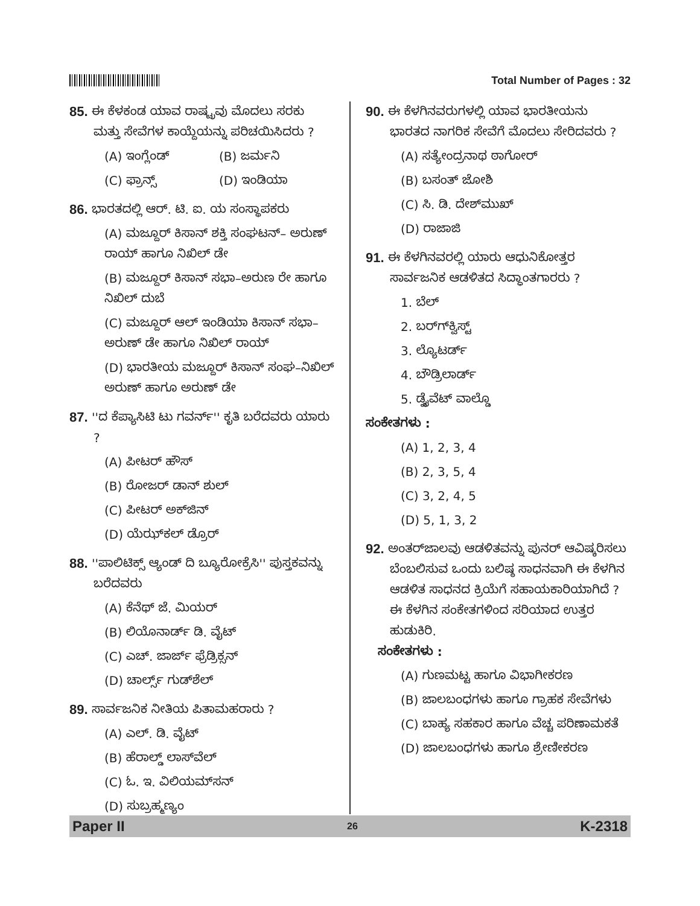Total Number of Pages : 32
85. ಈ ಕೆಳಕಂಡ ಯಾವ ರಾಷ್ಟ್ರವು ಮೊದಲು ಸರಕು ಮತ್ತು ಸೇವೆಗಳ ಕಾಯ್ದೆಯನ್ನು ಪರಿಚಯಿಸಿದರು ?
(A) ಇಂಗ್ಲೆಂಡ್ (B) ಜರ್ಮನಿ
(C) ಫ್ರಾನ್ಸ್ (D) ಇಂಡಿಯಾ
86. ಭಾರತದಲ್ಲಿ ಆರ್. ಟಿ. ಐ. ಯ ಸಂಸ್ಥಾಪಕರು
(A) ಮಜ್ದೂರ್ ಕಿಸಾನ್ ಶಕ್ತಿ ಸಂಘಟನ್– ಅರುಣ್ ರಾಯ್ ಹಾಗೂ ನಿಖಿಲ್ ಡೇ
(B) ಮಜ್ದೂರ್ ಕಿಸಾನ್ ಸಭಾ–ಅರುಣ ರೇ ಹಾಗೂ ನಿಖಿಲ್ ದುಬೆ
(C) ಮಜ್ದೂರ್ ಆಲ್ ಇಂಡಿಯಾ ಕಿಸಾನ್ ಸಭಾ–ಅರುಣ್ ಡೇ ಹಾಗೂ ನಿಖಿಲ್ ರಾಯ್
(D) ಭಾರತೀಯ ಮಜ್ದೂರ್ ಕಿಸಾನ್ ಸಂಘ–ನಿಖಿಲ್ ಅರುಣ್ ಹಾಗೂ ಅರುಣ್ ಡೇ
87. ''ದ ಕೆಪ್ಯಾಸಿಟಿ ಟು ಗವರ್ನ್'' ಕೃತಿ ಬರೆದವರು ಯಾರು ?
(A) ಪೀಟರ್ ಹೌಸ್
(B) ರೋಜರ್ ಡಾನ್ ಶುಲ್
(C) ಪೀಟರ್ ಅಕ್‌ಜಿನ್
(D) ಯೆಝ್‌ಕಲ್ ಡ್ರೊರ್
88. ''ಪಾಲಿಟಿಕ್ಸ್ ಆ್ಯಂಡ್ ದಿ ಬ್ಯೂರೋಕ್ರೆಸಿ'' ಪುಸ್ತಕವನ್ನು ಬರೆದವರು
(A) ಕೆನೆಥ್ ಜೆ. ಮಿಯರ್
(B) ಲಿಯೊನಾರ್ಡ್ ಡಿ. ವೈಟ್
(C) ಎಚ್. ಜಾರ್ಜ್ ಫ್ರೆಡ್ರಿಕ್ಸನ್
(D) ಚಾರ್ಲ್ಸ್ ಗುಡ್‌ಶೆಲ್
89. ಸಾರ್ವಜನಿಕ ನೀತಿಯ ಪಿತಾಮಹರಾರು ?
(A) ಎಲ್. ಡಿ. ವೈಟ್
(B) ಹೆರಾಲ್ಡ್ ಲಾಸ್‌ವೆಲ್
(C) ಓ. ಇ. ವಿಲಿಯಮ್‌ಸನ್
(D) ಸುಬ್ರಹ್ಮಣ್ಯಂ
90. ಈ ಕೆಳಗಿನವರುಗಳಲ್ಲಿ ಯಾವ ಭಾರತೀಯನು ಭಾರತದ ನಾಗರಿಕ ಸೇವೆಗೆ ಮೊದಲು ಸೇರಿದವರು ?
(A) ಸತ್ಯೇಂದ್ರನಾಥ ಠಾಗೋರ್
(B) ಬಸಂತ್ ಜೋಶಿ
(C) ಸಿ. ಡಿ. ದೇಶ್‌ಮುಖ್
(D) ರಾಜಾಜಿ
91. ಈ ಕೆಳಗಿನವರಲ್ಲಿ ಯಾರು ಆಧುನಿಕೋತ್ತರ ಸಾರ್ವಜನಿಕ ಆಡಳಿತದ ಸಿದ್ಧಾಂತಗಾರರು ?
1. ಬೆಲ್
2. ಬರ್‌ಗ್‌ಕ್ವಿಸ್ಟ್
3. ಲ್ಯೊಟರ್ಡ್
4. ಬೌಡ್ರಿಲಾರ್ಡ್
5. ಡ್ವೈವೆಟ್ ವಾಲ್ಡೊ
ಸಂಕೇತಗಳು :
(A) 1, 2, 3, 4
(B) 2, 3, 5, 4
(C) 3, 2, 4, 5
(D) 5, 1, 3, 2
92. ಅಂತರ್‌ಜಾಲವು ಆಡಳಿತವನ್ನು ಪುನರ್ ಆವಿಷ್ಕರಿಸಲು ಬೆಂಬಲಿಸುವ ಒಂದು ಬಲಿಷ್ಠ ಸಾಧನವಾಗಿ ಈ ಕೆಳಗಿನ ಆಡಳಿತ ಸಾಧನದ ಕ್ರಿಯೆಗೆ ಸಹಾಯಕಾರಿಯಾಗಿದೆ ?
ಈ ಕೆಳಗಿನ ಸಂಕೇತಗಳಿಂದ ಸರಿಯಾದ ಉತ್ತರ ಹುಡುಕಿರಿ.
ಸಂಕೇತಗಳು :
(A) ಗುಣಮಟ್ಟ ಹಾಗೂ ವಿಭಾಗೀಕರಣ
(B) ಜಾಲಬಂಧಗಳು ಹಾಗೂ ಗ್ರಾಹಕ ಸೇವೆಗಳು
(C) ಬಾಹ್ಯ ಸಹಕಾರ ಹಾಗೂ ವೆಚ್ಚ ಪರಿಣಾಮಕತೆ
(D) ಜಾಲಬಂಧಗಳು ಹಾಗೂ ಶ್ರೇಣೀಕರಣ
Paper II 26 K-2318